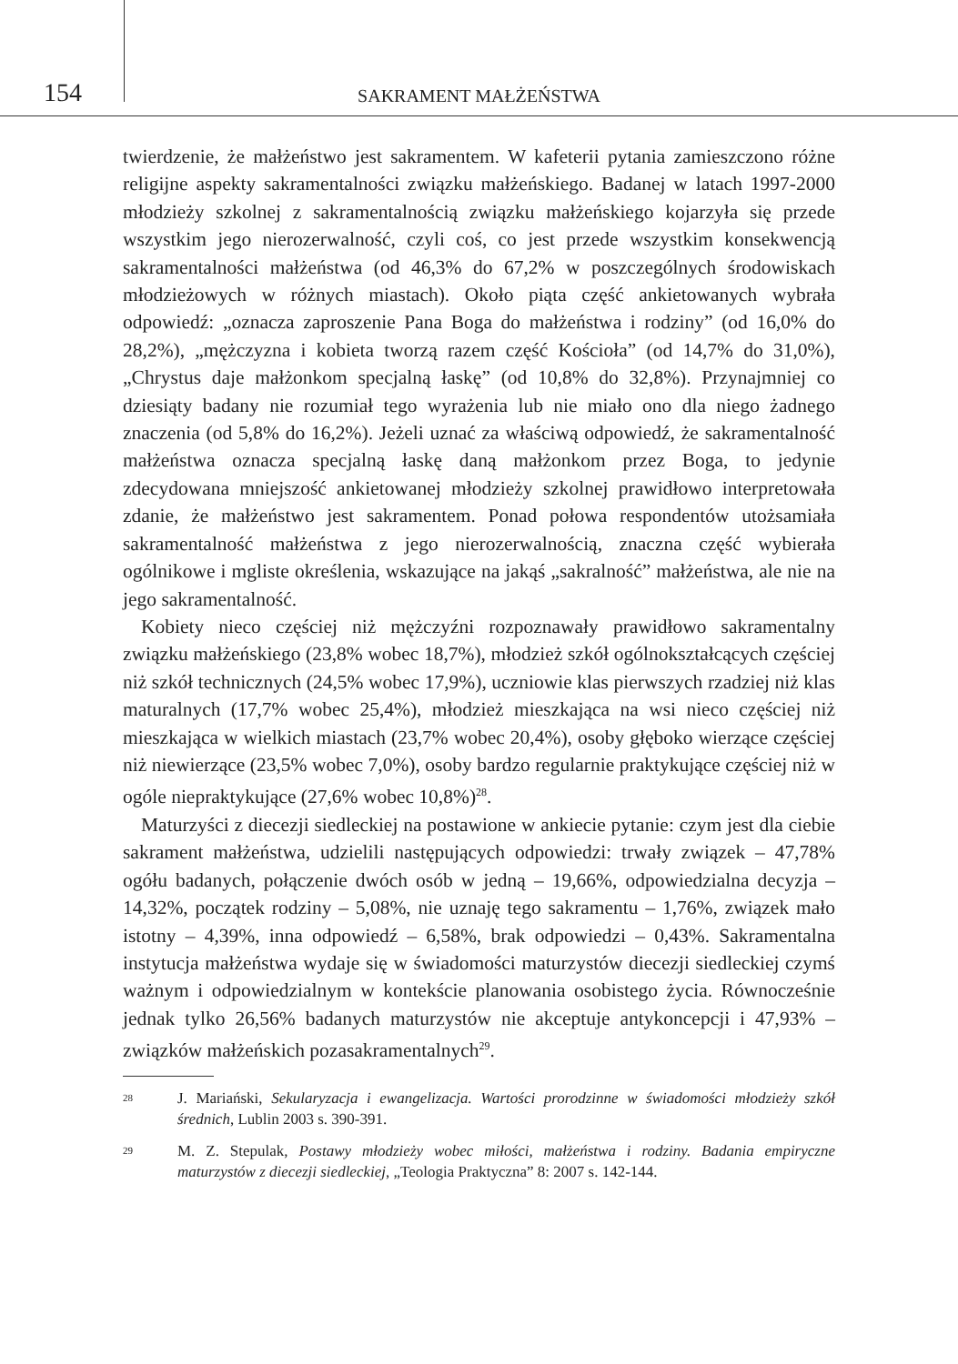154
SAKRAMENT MAŁŻEŃSTWA
twierdzenie, że małżeństwo jest sakramentem. W kafeterii pytania zamieszczono różne religijne aspekty sakramentalności związku małżeńskiego. Badanej w latach 1997-2000 młodzieży szkolnej z sakramentalnością związku małżeńskiego kojarzyła się przede wszystkim jego nierozerwalność, czyli coś, co jest przede wszystkim konsekwencją sakramentalności małżeństwa (od 46,3% do 67,2% w poszczególnych środowiskach młodzieżowych w różnych miastach). Około piąta część ankietowanych wybrała odpowiedź: „oznacza zaproszenie Pana Boga do małżeństwa i rodziny” (od 16,0% do 28,2%), „mężczyzna i kobieta tworzą razem część Kościoła” (od 14,7% do 31,0%), „Chrystus daje małżonkom specjalną łaskę” (od 10,8% do 32,8%). Przynajmniej co dziesiąty badany nie rozumiał tego wyrażenia lub nie miało ono dla niego żadnego znaczenia (od 5,8% do 16,2%). Jeżeli uznać za właściwą odpowiedź, że sakramentalność małżeństwa oznacza specjalną łaskę daną małżonkom przez Boga, to jedynie zdecydowana mniejszość ankietowanej młodzieży szkolnej prawidłowo interpretowała zdanie, że małżeństwo jest sakramentem. Ponad połowa respondentów utożsamiała sakramentalność małżeństwa z jego nierozerwalnością, znaczna część wybierała ogólnikowe i mgliste określenia, wskazujące na jakąś „sakralność” małżeństwa, ale nie na jego sakramentalność.
Kobiety nieco częściej niż mężczyźni rozpoznawały prawidłowo sakramentalny związku małżeńskiego (23,8% wobec 18,7%), młodzież szkół ogólnokształcących częściej niż szkół technicznych (24,5% wobec 17,9%), uczniowie klas pierwszych rzadziej niż klas maturalnych (17,7% wobec 25,4%), młodzież mieszkająca na wsi nieco częściej niż mieszkająca w wielkich miastach (23,7% wobec 20,4%), osoby głęboko wierzące częściej niż niewierzące (23,5% wobec 7,0%), osoby bardzo regularnie praktykujące częściej niż w ogóle niepraktykujące (27,6% wobec 10,8%)<sup>28</sup>.
Maturzyści z diecezji siedleckiej na postawione w ankiecie pytanie: czym jest dla ciebie sakrament małżeństwa, udzielili następujących odpowiedzi: trwały związek – 47,78% ogółu badanych, połączenie dwóch osób w jedną – 19,66%, odpowiedzialna decyzja – 14,32%, początek rodziny – 5,08%, nie uznaję tego sakramentu – 1,76%, związek mało istotny – 4,39%, inna odpowiedź – 6,58%, brak odpowiedzi – 0,43%. Sakramentalna instytucja małżeństwa wydaje się w świadomości maturzystów diecezji siedleckiej czymś ważnym i odpowiedzialnym w kontekście planowania osobistego życia. Równocześnie jednak tylko 26,56% badanych maturzystów nie akceptuje antykoncepcji i 47,93% – związków małżeńskich pozasakramentalnych<sup>29</sup>.
28 J. Mariański, Sekularyzacja i ewangelizacja. Wartości prorodzinne w świadomości młodzieży szkół średnich, Lublin 2003 s. 390-391.
29 M. Z. Stepulak, Postawy młodzieży wobec miłości, małżeństwa i rodziny. Badania empiryczne maturzystów z diecezji siedleckiej, „Teologia Praktyczna” 8: 2007 s. 142-144.